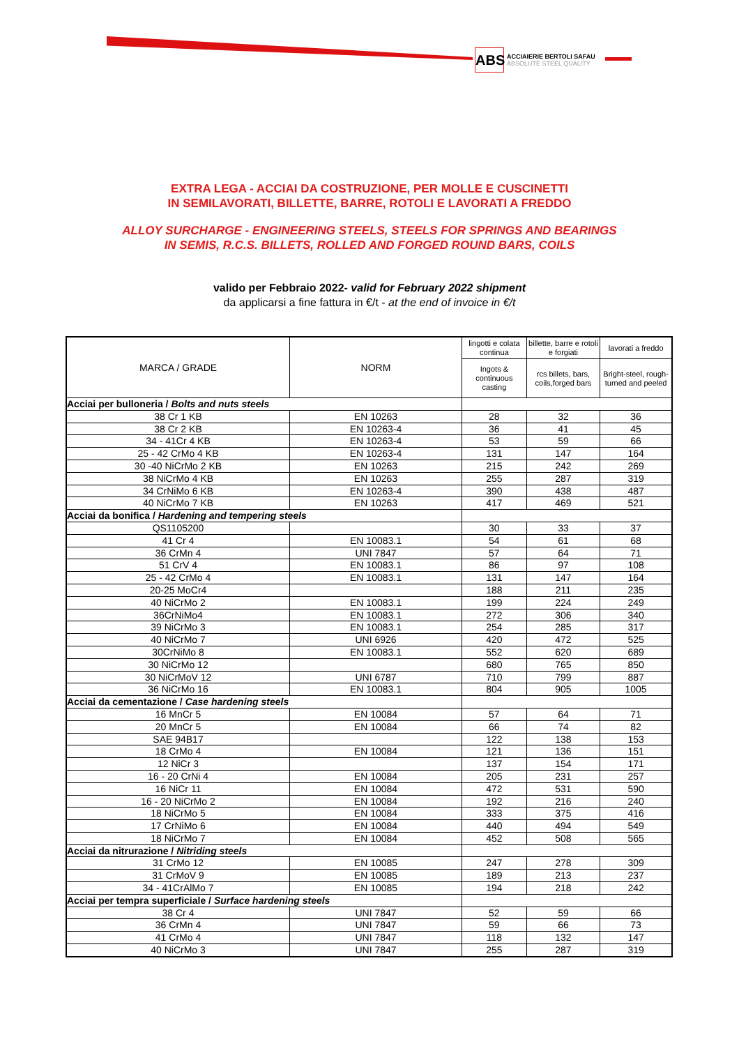ABS
ACCIAIERIE BERTOLI SAFAU
ABSOLUTE STEEL QUALITY
EXTRA LEGA - ACCIAI DA COSTRUZIONE, PER MOLLE E CUSCINETTI
IN SEMILAVORATI, BILLETTE, BARRE, ROTOLI E LAVORATI A FREDDO
ALLOY SURCHARGE - ENGINEERING STEELS, STEELS FOR SPRINGS AND BEARINGS
IN SEMIS, R.C.S. BILLETS, ROLLED AND FORGED ROUND BARS, COILS
valido per Febbraio 2022- valid for February 2022 shipment
da applicarsi a fine fattura in €/t - at the end of invoice in €/t
| MARCA / GRADE | NORM | lingotti e colata continua | billette, barre e rotoli e forgiati | lavorati a freddo |
| --- | --- | --- | --- | --- |
| | | Ingots & continuous casting | rcs billets, bars, coils,forged bars | Bright-steel, rough-turned and peeled |
| Acciai per bulloneria / Bolts and nuts steels | | | | |
| 38 Cr 1 KB | EN 10263 | 28 | 32 | 36 |
| 38 Cr 2 KB | EN 10263-4 | 36 | 41 | 45 |
| 34 - 41Cr 4 KB | EN 10263-4 | 53 | 59 | 66 |
| 25 - 42 CrMo 4 KB | EN 10263-4 | 131 | 147 | 164 |
| 30 -40 NiCrMo 2 KB | EN 10263 | 215 | 242 | 269 |
| 38 NiCrMo 4 KB | EN 10263 | 255 | 287 | 319 |
| 34 CrNiMo 6 KB | EN 10263-4 | 390 | 438 | 487 |
| 40 NiCrMo 7 KB | EN 10263 | 417 | 469 | 521 |
| Acciai da bonifica / Hardening and tempering steels | | | | |
| QS1105200 | | 30 | 33 | 37 |
| 41 Cr 4 | EN 10083.1 | 54 | 61 | 68 |
| 36 CrMn 4 | UNI 7847 | 57 | 64 | 71 |
| 51 CrV 4 | EN 10083.1 | 86 | 97 | 108 |
| 25 - 42 CrMo 4 | EN 10083.1 | 131 | 147 | 164 |
| 20-25 MoCr4 | | 188 | 211 | 235 |
| 40 NiCrMo 2 | EN 10083.1 | 199 | 224 | 249 |
| 36CrNiMo4 | EN 10083.1 | 272 | 306 | 340 |
| 39 NiCrMo 3 | EN 10083.1 | 254 | 285 | 317 |
| 40 NiCrMo 7 | UNI 6926 | 420 | 472 | 525 |
| 30CrNiMo 8 | EN 10083.1 | 552 | 620 | 689 |
| 30 NiCrMo 12 | | 680 | 765 | 850 |
| 30 NiCrMoV 12 | UNI 6787 | 710 | 799 | 887 |
| 36 NiCrMo 16 | EN 10083.1 | 804 | 905 | 1005 |
| Acciai da cementazione / Case hardening steels | | | | |
| 16 MnCr 5 | EN 10084 | 57 | 64 | 71 |
| 20 MnCr 5 | EN 10084 | 66 | 74 | 82 |
| SAE 94B17 | | 122 | 138 | 153 |
| 18 CrMo 4 | EN 10084 | 121 | 136 | 151 |
| 12 NiCr 3 | | 137 | 154 | 171 |
| 16 - 20 CrNi 4 | EN 10084 | 205 | 231 | 257 |
| 16 NiCr 11 | EN 10084 | 472 | 531 | 590 |
| 16 - 20 NiCrMo 2 | EN 10084 | 192 | 216 | 240 |
| 18 NiCrMo 5 | EN 10084 | 333 | 375 | 416 |
| 17 CrNiMo 6 | EN 10084 | 440 | 494 | 549 |
| 18 NiCrMo 7 | EN 10084 | 452 | 508 | 565 |
| Acciai da nitrurazione / Nitriding steels | | | | |
| 31 CrMo 12 | EN 10085 | 247 | 278 | 309 |
| 31 CrMoV 9 | EN 10085 | 189 | 213 | 237 |
| 34 - 41CrAlMo 7 | EN 10085 | 194 | 218 | 242 |
| Acciai per tempra superficiale / Surface hardening steels | | | | |
| 38 Cr 4 | UNI 7847 | 52 | 59 | 66 |
| 36 CrMn 4 | UNI 7847 | 59 | 66 | 73 |
| 41 CrMo 4 | UNI 7847 | 118 | 132 | 147 |
| 40 NiCrMo 3 | UNI 7847 | 255 | 287 | 319 |